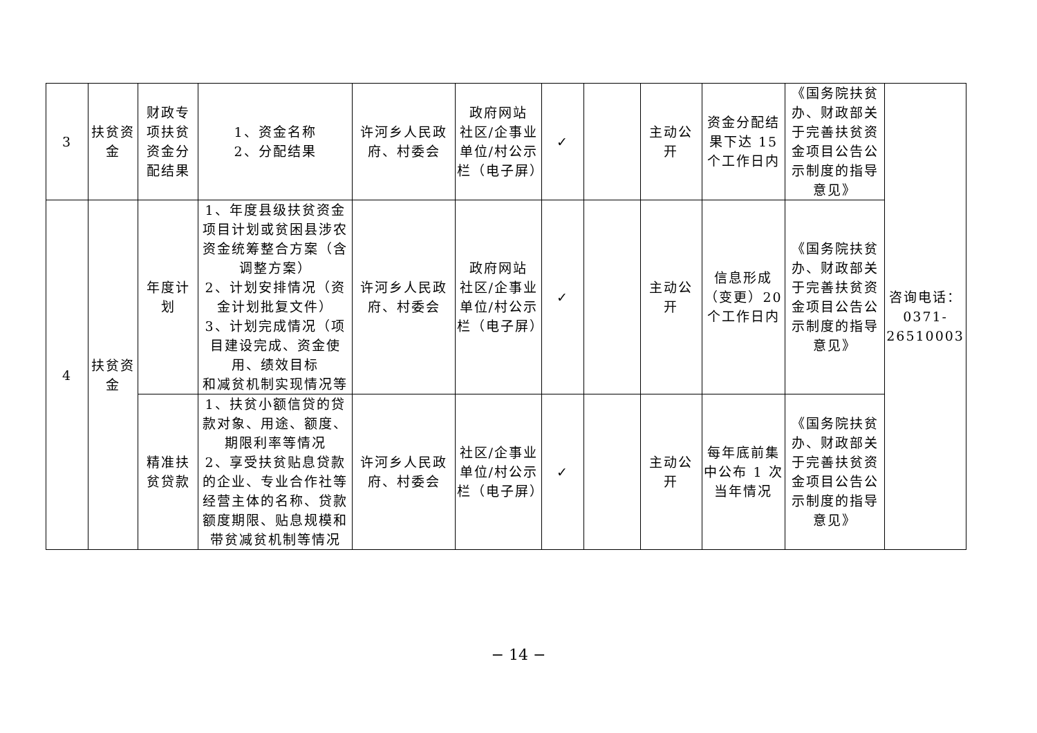| 3 | 扶贫资金 | 财政专项扶贫资金分配结果 | 1、资金名称 2、分配结果 | 许河乡人民政府、村委会 | 政府网站 社区/企事业单位/村公示栏（电子屏） | ✓ | | 主动公开 | 资金分配结果下达 15 个工作日内 | 《国务院扶贫办、财政部关于完善扶贫资金项目公告公示制度的指导意见》 | 咨询电话：0371-26510003 |
| 4 | 扶贫资金 | 年度计划 | 1、年度县级扶贫资金项目计划或贫困县涉农资金统筹整合方案（含调整方案） 2、计划安排情况（资金计划批复文件） 3、计划完成情况（项目建设完成、资金使用、绩效目标 和减贫机制实现情况等 | 许河乡人民政府、村委会 | 政府网站 社区/企事业单位/村公示栏（电子屏） | ✓ | | 主动公开 | 信息形成（变更）20 个工作日内 | 《国务院扶贫办、财政部关于完善扶贫资金项目公告公示制度的指导意见》 | |
| | | 精准扶贫贷款 | 1、扶贫小额信贷的贷款对象、用途、额度、期限利率等情况 2、享受扶贫贴息贷款的企业、专业合作社等经营主体的名称、贷款额度期限、贴息规模和带贫减贫机制等情况 | 许河乡人民政府、村委会 | 社区/企事业单位/村公示栏（电子屏） | ✓ | | 主动公开 | 每年底前集中公布 1 次当年情况 | 《国务院扶贫办、财政部关于完善扶贫资金项目公告公示制度的指导意见》 | |
− 14 −